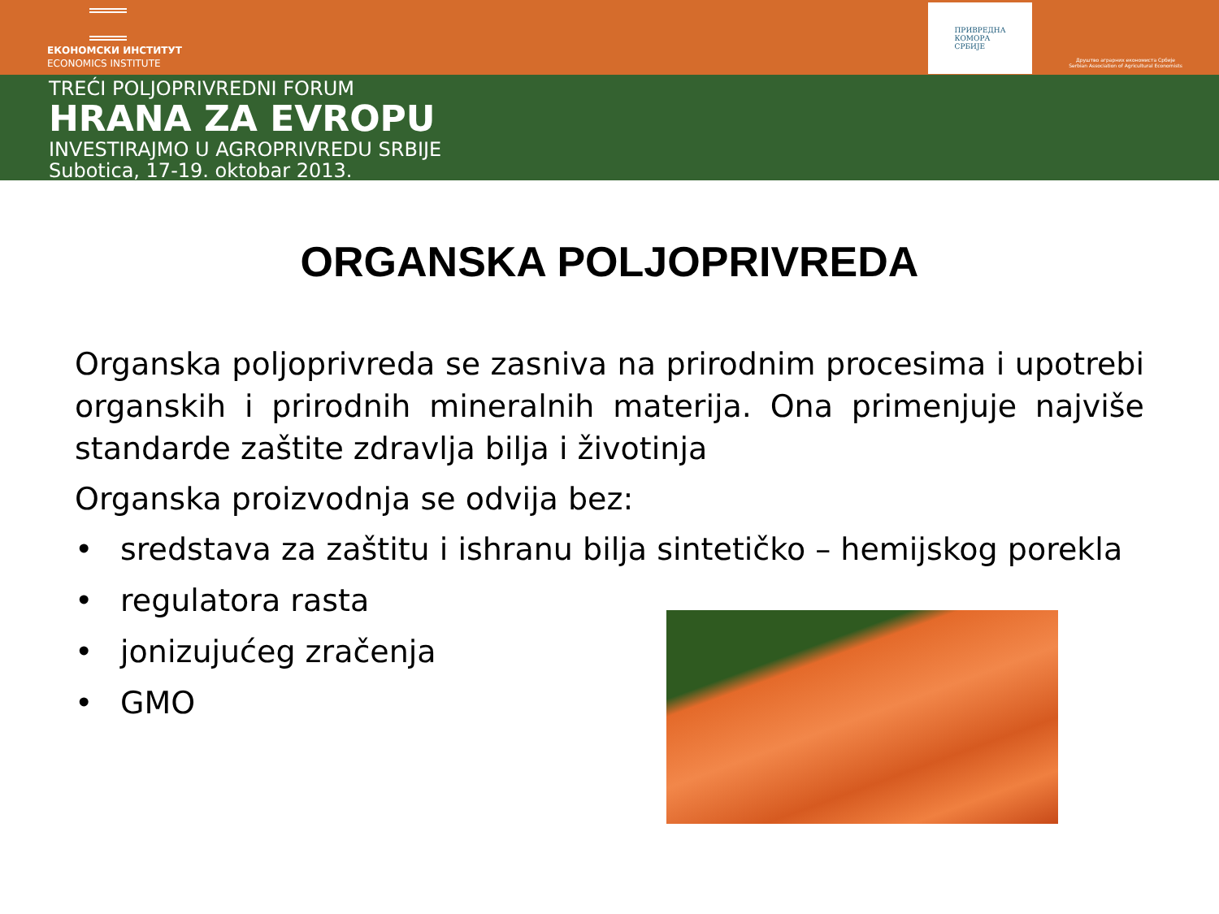ЕКОНОМСКИ ИНСТИТУТ
ECONOMICS INSTITUTE
ПРИВРЕДНА
КОМОРА
СРБИЈЕ
Друштво аграрних економиста Србије
Serbian Association of Agricultural Economists
TREĆI POLJOPRIVREDNI FORUM
HRANA ZA EVROPU
INVESTIRAJMO U AGROPRIVREDU SRBIJE
Subotica, 17-19. oktobar 2013.
ORGANSKA POLJOPRIVREDA
Organska poljoprivreda se zasniva na prirodnim procesima i upotrebi organskih i prirodnih mineralnih materija. Ona primenjuje najviše standarde zaštite zdravlja bilja i životinja
Organska proizvodnja se odvija bez:
• sredstava za zaštitu i ishranu bilja sintetičko – hemijskog porekla
• regulatora rasta
• jonizujućeg zračenja
• GMO